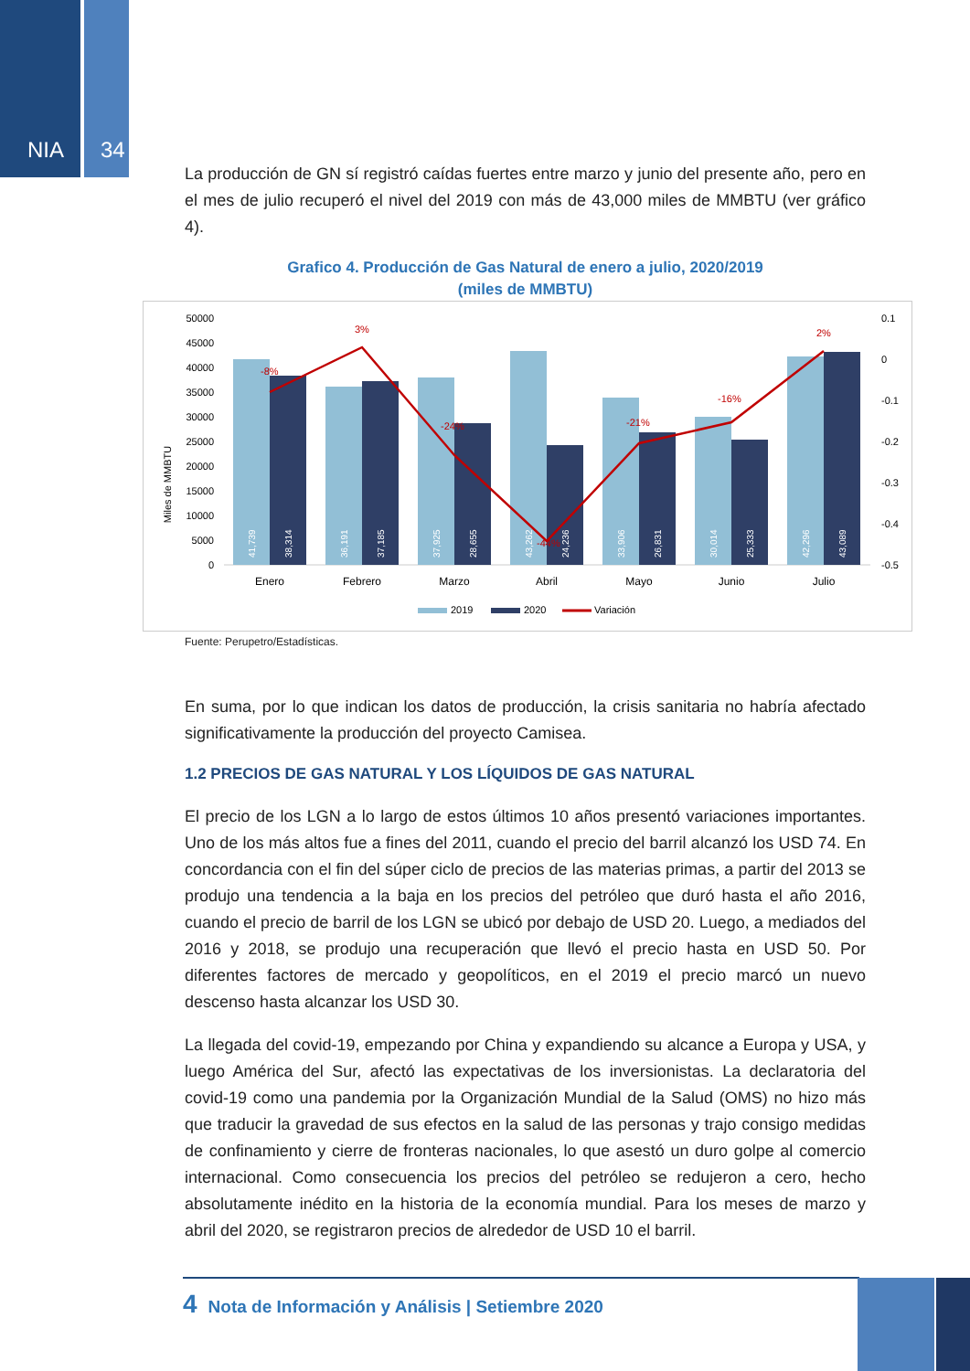NIA 34
La producción de GN sí registró caídas fuertes entre marzo y junio del presente año, pero en el mes de julio recuperó el nivel del 2019 con más de 43,000 miles de MMBTU (ver gráfico 4).
Grafico 4. Producción de Gas Natural de enero a julio, 2020/2019
(miles de MMBTU)
Miles de MMBTU
50000
45000
40000
35000
30000
25000
20000
15000
10000
5000
0
0.1
0
-0.1
-0.2
-0.3
-0.4
-0.5
41,739
38,314
36,191
37,185
37,925
28,655
43,262
24,236
33,906
26,831
30,014
25,333
42,296
43,089
-8%
3%
-24%
-44%
-21%
-16%
2%
Enero
Febrero
Marzo
Abril
Mayo
Junio
Julio
2019
2020
Variación
Fuente: Perupetro/Estadísticas.
En suma, por lo que indican los datos de producción, la crisis sanitaria no habría afectado significativamente la producción del proyecto Camisea.
1.2 PRECIOS DE GAS NATURAL Y LOS LÍQUIDOS DE GAS NATURAL
El precio de los LGN a lo largo de estos últimos 10 años presentó variaciones importantes. Uno de los más altos fue a fines del 2011, cuando el precio del barril alcanzó los USD 74. En concordancia con el fin del súper ciclo de precios de las materias primas, a partir del 2013 se produjo una tendencia a la baja en los precios del petróleo que duró hasta el año 2016, cuando el precio de barril de los LGN se ubicó por debajo de USD 20. Luego, a mediados del 2016 y 2018, se produjo una recuperación que llevó el precio hasta en USD 50. Por diferentes factores de mercado y geopolíticos, en el 2019 el precio marcó un nuevo descenso hasta alcanzar los USD 30.
La llegada del covid-19, empezando por China y expandiendo su alcance a Europa y USA, y luego América del Sur, afectó las expectativas de los inversionistas. La declaratoria del covid-19 como una pandemia por la Organización Mundial de la Salud (OMS) no hizo más que traducir la gravedad de sus efectos en la salud de las personas y trajo consigo medidas de confinamiento y cierre de fronteras nacionales, lo que asestó un duro golpe al comercio internacional. Como consecuencia los precios del petróleo se redujeron a cero, hecho absolutamente inédito en la historia de la economía mundial. Para los meses de marzo y abril del 2020, se registraron precios de alrededor de USD 10 el barril.
4 Nota de Información y Análisis | Setiembre 2020